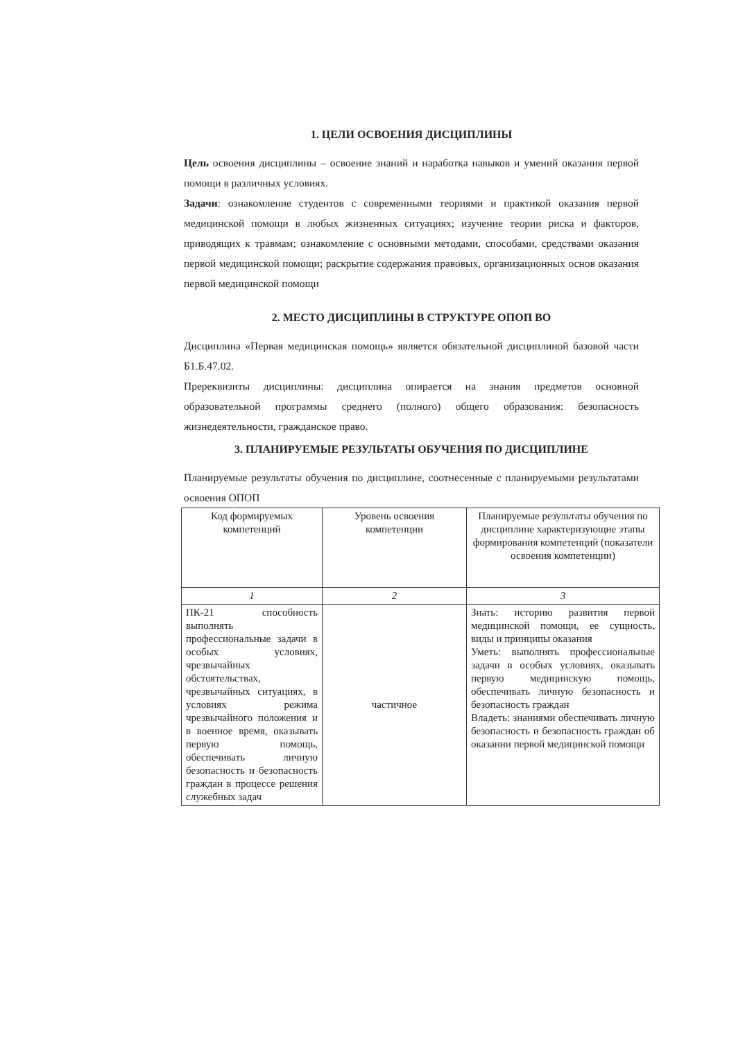1. ЦЕЛИ ОСВОЕНИЯ ДИСЦИПЛИНЫ
Цель освоения дисциплины – освоение знаний и наработка навыков и умений оказания первой помощи в различных условиях.
Задачи: ознакомление студентов с современными теориями и практикой оказания первой медицинской помощи в любых жизненных ситуациях; изучение теории риска и факторов, приводящих к травмам; ознакомление с основными методами, способами, средствами оказания первой медицинской помощи; раскрытие содержания правовых, организационных основ оказания первой медицинской помощи
2. МЕСТО ДИСЦИПЛИНЫ В СТРУКТУРЕ ОПОП ВО
Дисциплина «Первая медицинская помощь» является обязательной дисциплиной базовой части Б1.Б.47.02.
Пререквизиты дисциплины: дисциплина опирается на знания предметов основной образовательной программы среднего (полного) общего образования: безопасность жизнедеятельности, гражданское право.
3. ПЛАНИРУЕМЫЕ РЕЗУЛЬТАТЫ ОБУЧЕНИЯ ПО ДИСЦИПЛИНЕ
Планируемые результаты обучения по дисциплине, соотнесенные с планируемыми результатами освоения ОПОП
| Код формируемых компетенций | Уровень освоения компетенции | Планируемые результаты обучения по дисциплине характеризующие этапы формирования компетенций (показатели освоения компетенции) |
| --- | --- | --- |
| 1 | 2 | 3 |
| ПК-21 способность выполнять профессиональные задачи в особых условиях, чрезвычайных обстоятельствах, чрезвычайных ситуациях, в условиях режима чрезвычайного положения и в военное время, оказывать первую помощь, обеспечивать личную безопасность и безопасность граждан в процессе решения служебных задач | частичное | Знать: историю развития первой медицинской помощи, ее сущность, виды и принципы оказания Уметь: выполнять профессиональные задачи в особых условиях, оказывать первую медицинскую помощь, обеспечивать личную безопасность и безопасность граждан Владеть: знаниями обеспечивать личную безопасность и безопасность граждан об оказании первой медицинской помощи |